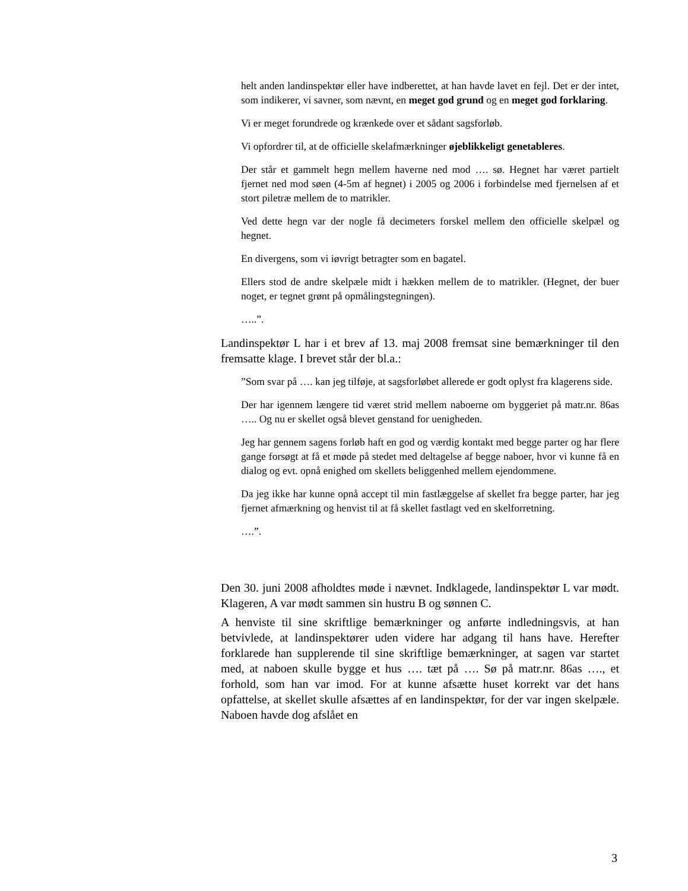helt anden landinspektør eller have indberettet, at han havde lavet en fejl. Det er der intet, som indikerer, vi savner, som nævnt, en meget god grund og en meget god forklaring.
Vi er meget forundrede og krænkede over et sådant sagsforløb.
Vi opfordrer til, at de officielle skelafmærkninger øjeblikkeligt genetableres.
Der står et gammelt hegn mellem haverne ned mod …. sø. Hegnet har været partielt fjernet ned mod søen (4-5m af hegnet) i 2005 og 2006 i forbindelse med fjernelsen af et stort piletræ mellem de to matrikler.
Ved dette hegn var der nogle få decimeters forskel mellem den officielle skelpæl og hegnet.
En divergens, som vi iøvrigt betragter som en bagatel.
Ellers stod de andre skelpæle midt i hækken mellem de to matrikler. (Hegnet, der buer noget, er tegnet grønt på opmålingstegningen).
…..”.
Landinspektør L har i et brev af 13. maj 2008 fremsat sine bemærkninger til den fremsatte klage. I brevet står der bl.a.:
”Som svar på …. kan jeg tilføje, at sagsforløbet allerede er godt oplyst fra klagerens side.
Der har igennem længere tid været strid mellem naboerne om byggeriet på matr.nr. 86as ….. Og nu er skellet også blevet genstand for uenigheden.
Jeg har gennem sagens forløb haft en god og værdig kontakt med begge parter og har flere gange forsøgt at få et møde på stedet med deltagelse af begge naboer, hvor vi kunne få en dialog og evt. opnå enighed om skellets beliggenhed mellem ejendommene.
Da jeg ikke har kunne opnå accept til min fastlæggelse af skellet fra begge parter, har jeg fjernet afmærkning og henvist til at få skellet fastlagt ved en skelforretning.
….”.
Den 30. juni 2008 afholdtes møde i nævnet. Indklagede, landinspektør L var mødt. Klageren, A var mødt sammen sin hustru B og sønnen C.
A henviste til sine skriftlige bemærkninger og anførte indledningsvis, at han betvivlede, at landinspektører uden videre har adgang til hans have. Herefter forklarede han supplerende til sine skriftlige bemærkninger, at sagen var startet med, at naboen skulle bygge et hus …. tæt på …. Sø på matr.nr. 86as …., et forhold, som han var imod. For at kunne afsætte huset korrekt var det hans opfattelse, at skellet skulle afsættes af en landinspektør, for der var ingen skelpæle. Naboen havde dog afslået en
3